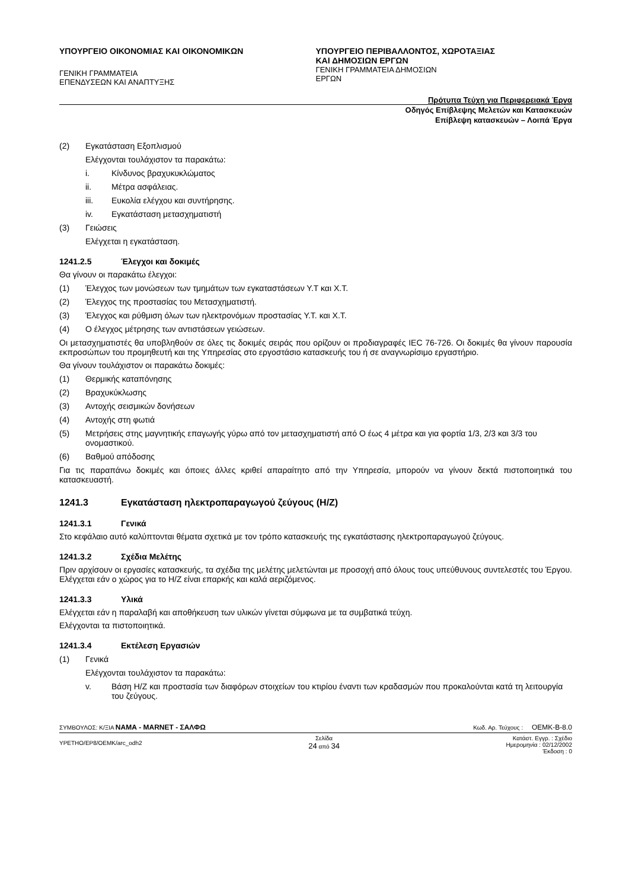ΥΠΟΥΡΓΕΙΟ ΟΙΚΟΝΟΜΙΑΣ ΚΑΙ ΟΙΚΟΝΟΜΙΚΩΝ
ΓΕΝΙΚΗ ΓΡΑΜΜΑΤΕΙΑ ΕΠΕΝΔΥΣΕΩΝ ΚΑΙ ΑΝΑΠΤΥΞΗΣ
ΥΠΟΥΡΓΕΙΟ ΠΕΡΙΒΑΛΛΟΝΤΟΣ, ΧΩΡΟΤΑΞΙΑΣ
ΚΑΙ ΔΗΜΟΣΙΩΝ ΕΡΓΩΝ
ΓΕΝΙΚΗ ΓΡΑΜΜΑΤΕΙΑ ΔΗΜΟΣΙΩΝ ΕΡΓΩΝ
Πρότυπα Τεύχη για Περιφερειακά Έργα
Οδηγός Επίβλεψης Μελετών και Κατασκευών
Επίβλεψη κατασκευών – Λοιπά Έργα
(2) Εγκατάσταση Εξοπλισμού
Ελέγχονται τουλάχιστον τα παρακάτω:
i. Κίνδυνος βραχυκυκλώματος
ii. Μέτρα ασφάλειας.
iii. Ευκολία ελέγχου και συντήρησης.
iv. Εγκατάσταση μετασχηματιστή
(3) Γειώσεις
Ελέγχεται η εγκατάσταση.
1241.2.5 Έλεγχοι και δοκιμές
Θα γίνουν οι παρακάτω έλεγχοι:
(1) Έλεγχος των μονώσεων των τμημάτων των εγκαταστάσεων Υ.Τ και Χ.Τ.
(2) Έλεγχος της προστασίας του Μετασχηματιστή.
(3) Έλεγχος και ρύθμιση όλων των ηλεκτρονόμων προστασίας Υ.Τ. και Χ.Τ.
(4) Ο έλεγχος μέτρησης των αντιστάσεων γειώσεων.
Οι μετασχηματιστές θα υποβληθούν σε όλες τις δοκιμές σειράς που ορίζουν οι προδιαγραφές IEC 76-726. Οι δοκιμές θα γίνουν παρουσία εκπροσώπων του προμηθευτή και της Υπηρεσίας στο εργοστάσιο κατασκευής του ή σε αναγνωρίσιμο εργαστήριο.
Θα γίνουν τουλάχιστον οι παρακάτω δοκιμές:
(1) Θερμικής καταπόνησης
(2) Βραχυκύκλωσης
(3) Αντοχής σεισμικών δονήσεων
(4) Αντοχής στη φωτιά
(5) Μετρήσεις στης μαγνητικής επαγωγής γύρω από τον μετασχηματιστή από Ο έως 4 μέτρα και για φορτία 1/3, 2/3 και 3/3 του ονομαστικού.
(6) Βαθμού απόδοσης
Για τις παραπάνω δοκιμές και όποιες άλλες κριθεί απαραίτητο από την Υπηρεσία, μπορούν να γίνουν δεκτά πιστοποιητικά του κατασκευαστή.
1241.3 Εγκατάσταση ηλεκτροπαραγωγού ζεύγους (Η/Ζ)
1241.3.1 Γενικά
Στο κεφάλαιο αυτό καλύπτονται θέματα σχετικά με τον τρόπο κατασκευής της εγκατάστασης ηλεκτροπαραγωγού ζεύγους.
1241.3.2 Σχέδια Μελέτης
Πριν αρχίσουν οι εργασίες κατασκευής, τα σχέδια της μελέτης μελετώνται με προσοχή από όλους τους υπεύθυνους συντελεστές του Έργου. Ελέγχεται εάν ο χώρος για το Η/Ζ είναι επαρκής και καλά αεριζόμενος.
1241.3.3 Υλικά
Ελέγχεται εάν η παραλαβή και αποθήκευση των υλικών γίνεται σύμφωνα με τα συμβατικά τεύχη.
Ελέγχονται τα πιστοποιητικά.
1241.3.4 Εκτέλεση Εργασιών
(1) Γενικά
Ελέγχονται τουλάχιστον τα παρακάτω:
v. Βάση Η/Ζ και προστασία των διαφόρων στοιχείων του κτιρίου έναντι των κραδασμών που προκαλούνται κατά τη λειτουργία του ζεύγους.
ΣΥΜΒΟΥΛΟΣ: Κ/ΞΙΑ ΝΑΜΑ - MARNET - ΣΑΛΦΩ Κωδ. Αρ. Τεύχους : ΟΕΜΚ-Β-8.0
YPETHO/EP8/OEMK/arc_odh2 Σελίδα
24 από 34 Κατάστ. Εγγρ. : Σχέδιο
Ημερομηνία : 02/12/2002
Έκδοση : 0